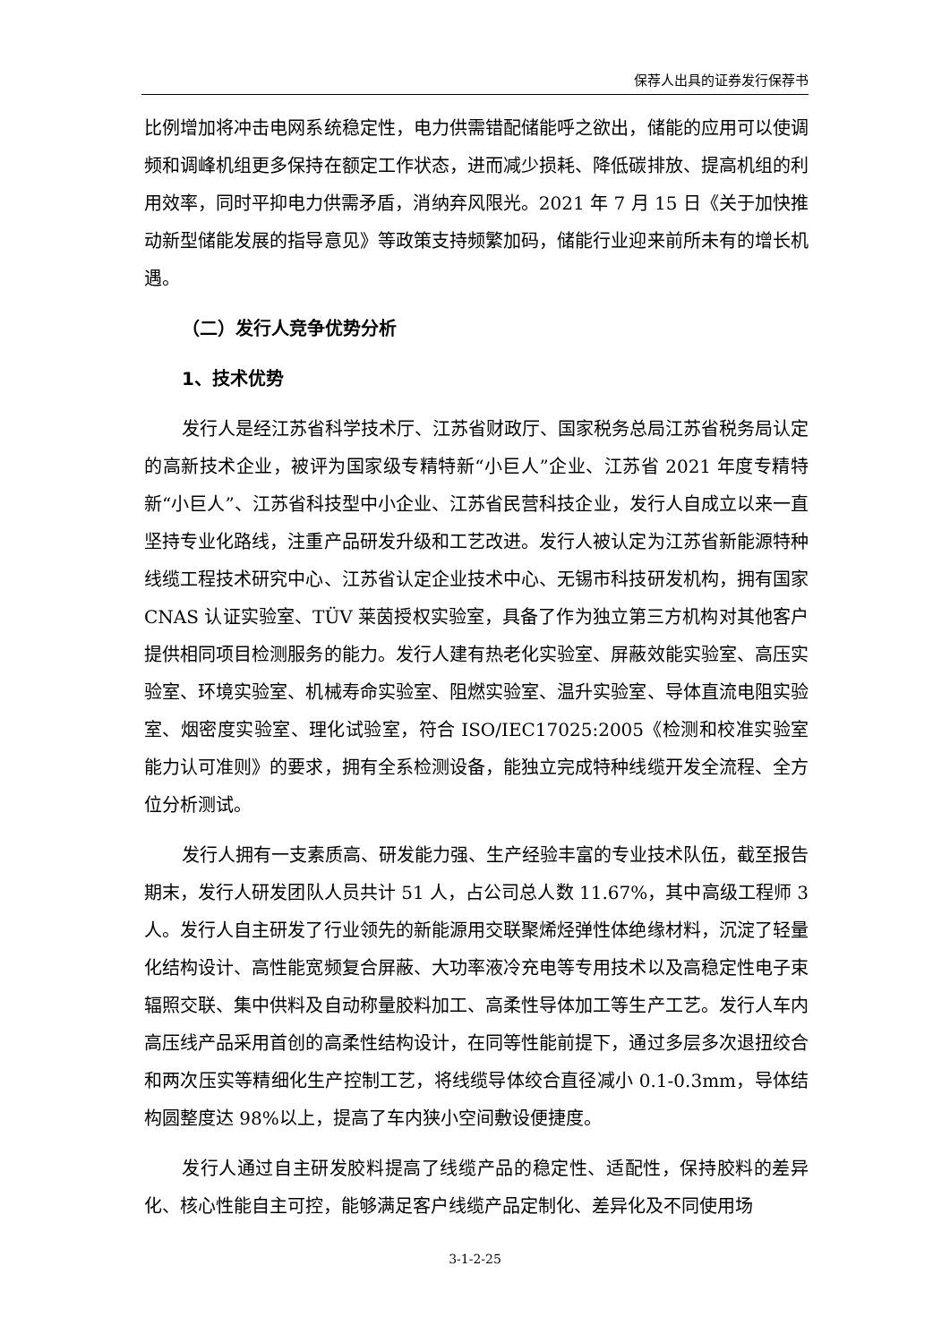保荐人出具的证券发行保荐书
比例增加将冲击电网系统稳定性，电力供需错配储能呼之欲出，储能的应用可以使调频和调峰机组更多保持在额定工作状态，进而减少损耗、降低碳排放、提高机组的利用效率，同时平抑电力供需矛盾，消纳弃风限光。2021 年 7 月 15 日《关于加快推动新型储能发展的指导意见》等政策支持频繁加码，储能行业迎来前所未有的增长机遇。
（二）发行人竞争优势分析
1、技术优势
发行人是经江苏省科学技术厅、江苏省财政厅、国家税务总局江苏省税务局认定的高新技术企业，被评为国家级专精特新“小巨人”企业、江苏省 2021 年度专精特新“小巨人”、江苏省科技型中小企业、江苏省民营科技企业，发行人自成立以来一直坚持专业化路线，注重产品研发升级和工艺改进。发行人被认定为江苏省新能源特种线缆工程技术研究中心、江苏省认定企业技术中心、无锡市科技研发机构，拥有国家 CNAS 认证实验室、TÜV 莱茵授权实验室，具备了作为独立第三方机构对其他客户提供相同项目检测服务的能力。发行人建有热老化实验室、屏蔽效能实验室、高压实验室、环境实验室、机械寿命实验室、阻燃实验室、温升实验室、导体直流电阻实验室、烟密度实验室、理化试验室，符合 ISO/IEC17025:2005《检测和校准实验室能力认可准则》的要求，拥有全系检测设备，能独立完成特种线缆开发全流程、全方位分析测试。
发行人拥有一支素质高、研发能力强、生产经验丰富的专业技术队伍，截至报告期末，发行人研发团队人员共计 51 人，占公司总人数 11.67%，其中高级工程师 3 人。发行人自主研发了行业领先的新能源用交联聚烯烃弹性体绝缘材料，沉淀了轻量化结构设计、高性能宽频复合屏蔽、大功率液冷充电等专用技术以及高稳定性电子束辐照交联、集中供料及自动称量胶料加工、高柔性导体加工等生产工艺。发行人车内高压线产品采用首创的高柔性结构设计，在同等性能前提下，通过多层多次退扭绞合和两次压实等精细化生产控制工艺，将线缆导体绞合直径减小 0.1-0.3mm，导体结构圆整度达 98%以上，提高了车内狭小空间敷设便捷度。
发行人通过自主研发胶料提高了线缆产品的稳定性、适配性，保持胶料的差异化、核心性能自主可控，能够满足客户线缆产品定制化、差异化及不同使用场
3-1-2-25